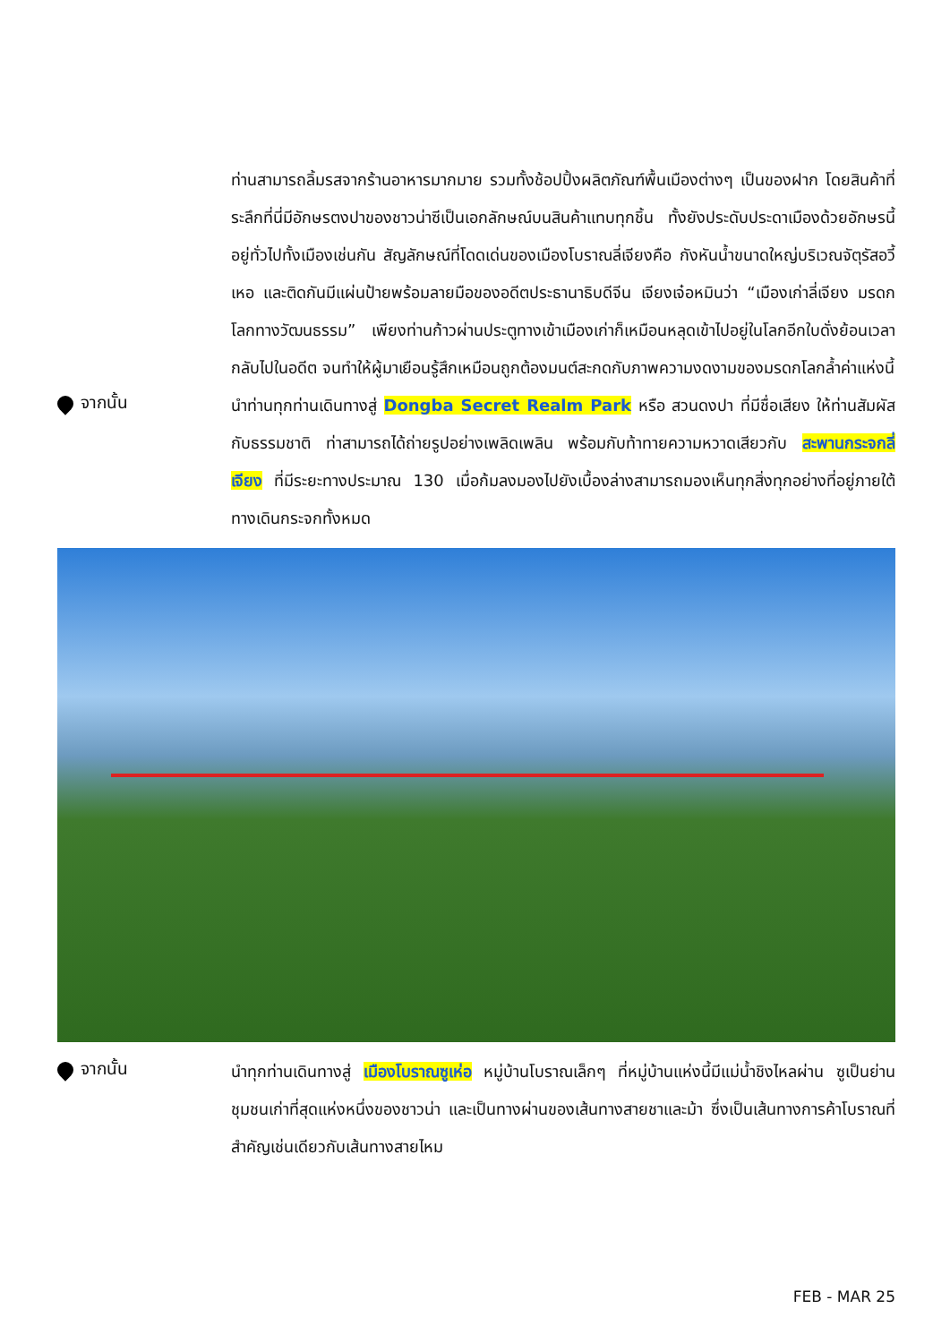ท่านสามารถลิ้มรสจากร้านอาหารมากมาย รวมทั้งช้อปปิ้งผลิตภัณฑ์พื้นเมืองต่างๆ เป็นของฝาก โดยสินค้าที่ระลึกที่นี่มีอักษรตงปาของชาวน่าซีเป็นเอกลักษณ์บนสินค้าแทบทุกชิ้น ทั้งยังประดับประดาเมืองด้วยอักษรนี้อยู่ทั่วไปทั้งเมืองเช่นกัน สัญลักษณ์ที่โดดเด่นของเมืองโบราณลี่เจียงคือ กังหันน้ำขนาดใหญ่บริเวณจัตุรัสอวี้เหอ และติดกันมีแผ่นป้ายพร้อมลายมือของอดีตประธานาธิบดีจีน เจียงเจ๋อหมินว่า “เมืองเก่าลี่เจียง มรดกโลกทางวัฒนธรรม” เพียงท่านก้าวผ่านประตูทางเข้าเมืองเก่าก็เหมือนหลุดเข้าไปอยู่ในโลกอีกใบดั่งย้อนเวลากลับไปในอดีต จนทำให้ผู้มาเยือนรู้สึกเหมือนถูกต้องมนต์สะกดกับภาพความงดงามของมรดกโลกล้ำค่าแห่งนี้
จากนั้น
นำท่านทุกท่านเดินทางสู่ Dongba Secret Realm Park หรือ สวนดงปา ที่มีชื่อเสียง ให้ท่านสัมผัสกับธรรมชาติ ท่าสามารถได้ถ่ายรูปอย่างเพลิดเพลิน พร้อมกับท้าทายความหวาดเสียวกับ สะพานกระจกลี่เจียง ที่มีระยะทางประมาณ 130 เมื่อก้มลงมองไปยังเบื้องล่างสามารถมองเห็นทุกสิ่งทุกอย่างที่อยู่ภายใต้ทางเดินกระจกทั้งหมด
จากนั้น
นำทุกท่านเดินทางสู่ เมืองโบราณซูเห่อ หมู่บ้านโบราณเล็กๆ ที่หมู่บ้านแห่งนี้มีแม่น้ำชิงไหลผ่าน ซูเป็นย่านชุมชนเก่าที่สุดแห่งหนึ่งของชาวน่า และเป็นทางผ่านของเส้นทางสายชาและม้า ซึ่งเป็นเส้นทางการค้าโบราณที่สำคัญเช่นเดียวกับเส้นทางสายไหม
FEB - MAR 25